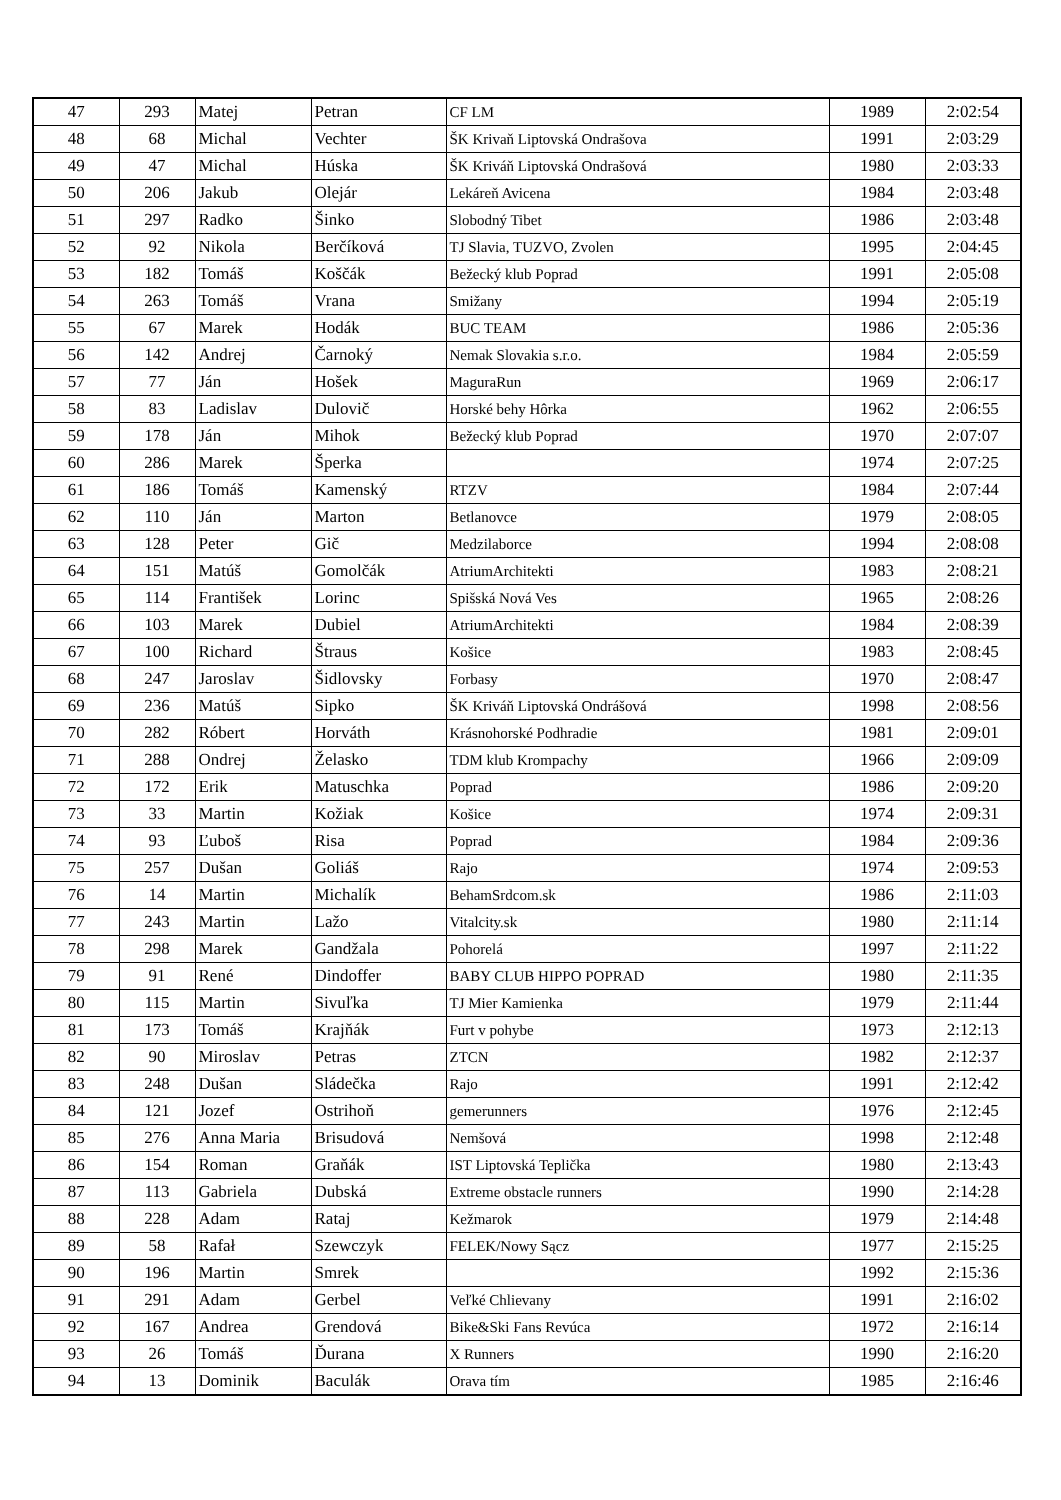| 47 | 293 | Matej | Petran | CF LM | 1989 | 2:02:54 |
| 48 | 68 | Michal | Vechter | ŠK Krivaň Liptovská Ondrašova | 1991 | 2:03:29 |
| 49 | 47 | Michal | Húska | ŠK Kriváň Liptovská Ondrašová | 1980 | 2:03:33 |
| 50 | 206 | Jakub | Olejár | Lekáreň Avicena | 1984 | 2:03:48 |
| 51 | 297 | Radko | Šinko | Slobodný Tibet | 1986 | 2:03:48 |
| 52 | 92 | Nikola | Berčíková | TJ Slavia, TUZVO, Zvolen | 1995 | 2:04:45 |
| 53 | 182 | Tomáš | Koščák | Bežecký klub Poprad | 1991 | 2:05:08 |
| 54 | 263 | Tomáš | Vrana | Smižany | 1994 | 2:05:19 |
| 55 | 67 | Marek | Hodák | BUC TEAM | 1986 | 2:05:36 |
| 56 | 142 | Andrej | Čarnoký | Nemak Slovakia s.r.o. | 1984 | 2:05:59 |
| 57 | 77 | Ján | Hošek | MaguraRun | 1969 | 2:06:17 |
| 58 | 83 | Ladislav | Dulovič | Horské behy Hôrka | 1962 | 2:06:55 |
| 59 | 178 | Ján | Mihok | Bežecký klub Poprad | 1970 | 2:07:07 |
| 60 | 286 | Marek | Šperka | | 1974 | 2:07:25 |
| 61 | 186 | Tomáš | Kamenský | RTZV | 1984 | 2:07:44 |
| 62 | 110 | Ján | Marton | Betlanovce | 1979 | 2:08:05 |
| 63 | 128 | Peter | Gič | Medzilaborce | 1994 | 2:08:08 |
| 64 | 151 | Matúš | Gomolčák | AtriumArchitekti | 1983 | 2:08:21 |
| 65 | 114 | František | Lorinc | Spišská Nová Ves | 1965 | 2:08:26 |
| 66 | 103 | Marek | Dubiel | AtriumArchitekti | 1984 | 2:08:39 |
| 67 | 100 | Richard | Štraus | Košice | 1983 | 2:08:45 |
| 68 | 247 | Jaroslav | Šidlovsky | Forbasy | 1970 | 2:08:47 |
| 69 | 236 | Matúš | Sipko | ŠK Kriváň Liptovská Ondrášová | 1998 | 2:08:56 |
| 70 | 282 | Róbert | Horváth | Krásnohorské Podhradie | 1981 | 2:09:01 |
| 71 | 288 | Ondrej | Želasko | TDM klub Krompachy | 1966 | 2:09:09 |
| 72 | 172 | Erik | Matuschka | Poprad | 1986 | 2:09:20 |
| 73 | 33 | Martin | Kožiak | Košice | 1974 | 2:09:31 |
| 74 | 93 | Ľuboš | Risa | Poprad | 1984 | 2:09:36 |
| 75 | 257 | Dušan | Goliáš | Rajo | 1974 | 2:09:53 |
| 76 | 14 | Martin | Michalík | BehamSrdcom.sk | 1986 | 2:11:03 |
| 77 | 243 | Martin | Lažo | Vitalcity.sk | 1980 | 2:11:14 |
| 78 | 298 | Marek | Gandžala | Pohorelá | 1997 | 2:11:22 |
| 79 | 91 | René | Dindoffer | BABY CLUB HIPPO POPRAD | 1980 | 2:11:35 |
| 80 | 115 | Martin | Sivuľka | TJ Mier Kamienka | 1979 | 2:11:44 |
| 81 | 173 | Tomáš | Krajňák | Furt v pohybe | 1973 | 2:12:13 |
| 82 | 90 | Miroslav | Petras | ZTCN | 1982 | 2:12:37 |
| 83 | 248 | Dušan | Sládečka | Rajo | 1991 | 2:12:42 |
| 84 | 121 | Jozef | Ostrihoň | gemerunners | 1976 | 2:12:45 |
| 85 | 276 | Anna Maria | Brisudová | Nemšová | 1998 | 2:12:48 |
| 86 | 154 | Roman | Graňák | IST Liptovská Teplička | 1980 | 2:13:43 |
| 87 | 113 | Gabriela | Dubská | Extreme obstacle runners | 1990 | 2:14:28 |
| 88 | 228 | Adam | Rataj | Kežmarok | 1979 | 2:14:48 |
| 89 | 58 | Rafał | Szewczyk | FELEK/Nowy Sącz | 1977 | 2:15:25 |
| 90 | 196 | Martin | Smrek | | 1992 | 2:15:36 |
| 91 | 291 | Adam | Gerbel | Veľké Chlievany | 1991 | 2:16:02 |
| 92 | 167 | Andrea | Grendová | Bike&Ski Fans Revúca | 1972 | 2:16:14 |
| 93 | 26 | Tomáš | Ďurana | X Runners | 1990 | 2:16:20 |
| 94 | 13 | Dominik | Baculák | Orava tím | 1985 | 2:16:46 |